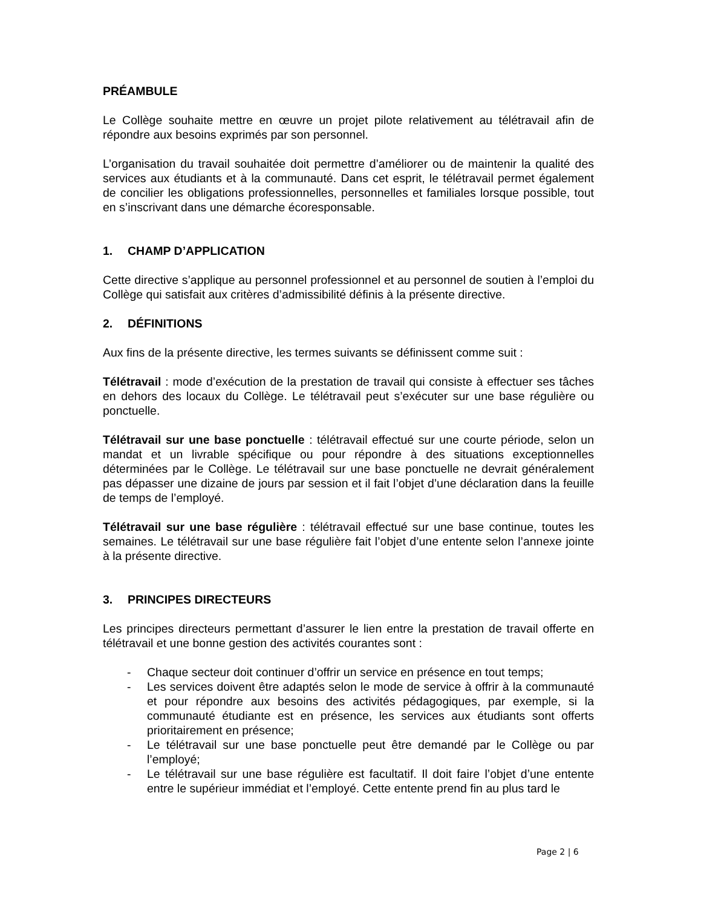PRÉAMBULE
Le Collège souhaite mettre en œuvre un projet pilote relativement au télétravail afin de répondre aux besoins exprimés par son personnel.
L’organisation du travail souhaitée doit permettre d’améliorer ou de maintenir la qualité des services aux étudiants et à la communauté. Dans cet esprit, le télétravail permet également de concilier les obligations professionnelles, personnelles et familiales lorsque possible, tout en s’inscrivant dans une démarche écoresponsable.
1. CHAMP D’APPLICATION
Cette directive s’applique au personnel professionnel et au personnel de soutien à l’emploi du Collège qui satisfait aux critères d’admissibilité définis à la présente directive.
2. DÉFINITIONS
Aux fins de la présente directive, les termes suivants se définissent comme suit :
Télétravail : mode d’exécution de la prestation de travail qui consiste à effectuer ses tâches en dehors des locaux du Collège. Le télétravail peut s’exécuter sur une base régulière ou ponctuelle.
Télétravail sur une base ponctuelle : télétravail effectué sur une courte période, selon un mandat et un livrable spécifique ou pour répondre à des situations exceptionnelles déterminées par le Collège. Le télétravail sur une base ponctuelle ne devrait généralement pas dépasser une dizaine de jours par session et il fait l’objet d’une déclaration dans la feuille de temps de l’employé.
Télétravail sur une base régulière : télétravail effectué sur une base continue, toutes les semaines. Le télétravail sur une base régulière fait l’objet d’une entente selon l’annexe jointe à la présente directive.
3. PRINCIPES DIRECTEURS
Les principes directeurs permettant d’assurer le lien entre la prestation de travail offerte en télétravail et une bonne gestion des activités courantes sont :
- Chaque secteur doit continuer d’offrir un service en présence en tout temps;
- Les services doivent être adaptés selon le mode de service à offrir à la communauté et pour répondre aux besoins des activités pédagogiques, par exemple, si la communauté étudiante est en présence, les services aux étudiants sont offerts prioritairement en présence;
- Le télétravail sur une base ponctuelle peut être demandé par le Collège ou par l’employé;
- Le télétravail sur une base régulière est facultatif. Il doit faire l’objet d’une entente entre le supérieur immédiat et l’employé. Cette entente prend fin au plus tard le
Page 2 | 6